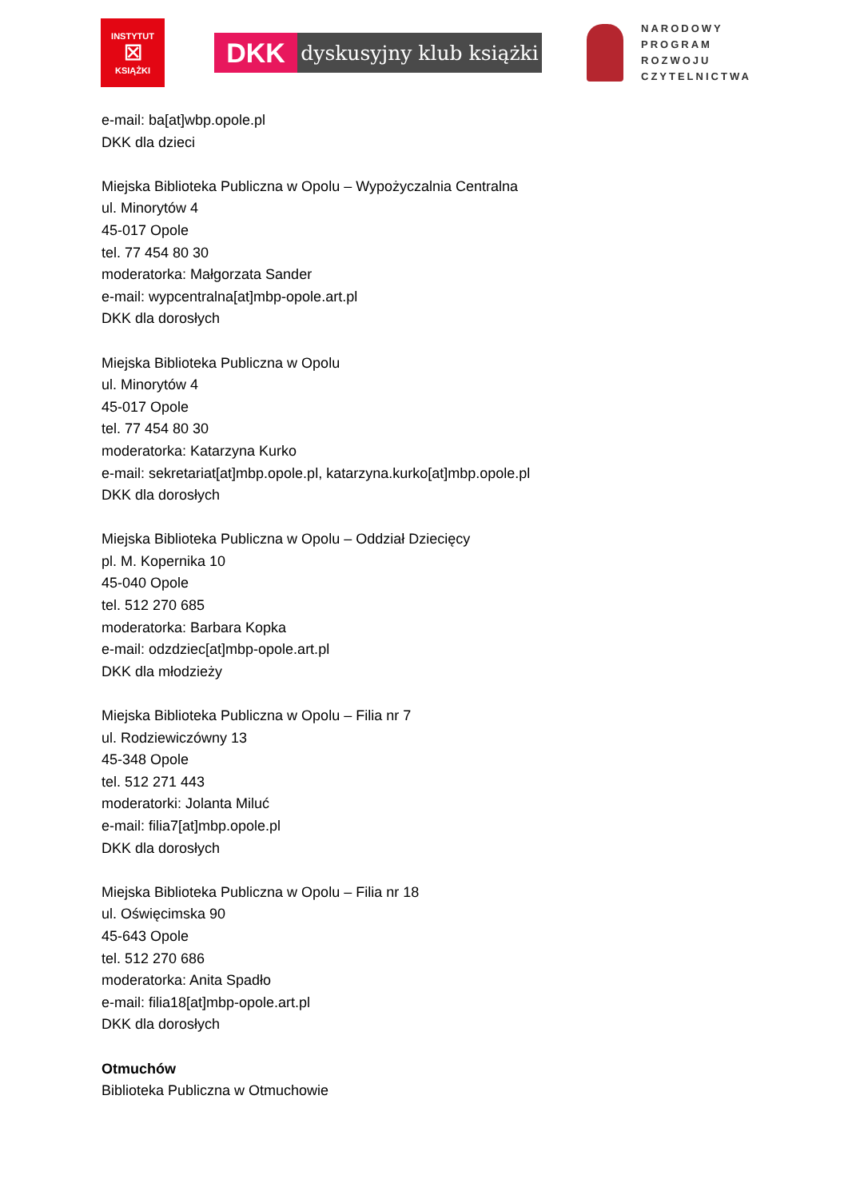INSTYTUT
☒
KSIĄŻKI
DKK
dyskusyjny klub książki
NARODOWY
PROGRAM
ROZWOJU
CZYTELNICTWA
e-mail: ba[at]wbp.opole.pl
DKK dla dzieci
Miejska Biblioteka Publiczna w Opolu – Wypożyczalnia Centralna
ul. Minorytów 4
45-017 Opole
tel. 77 454 80 30
moderatorka: Małgorzata Sander
e-mail: wypcentralna[at]mbp-opole.art.pl
DKK dla dorosłych
Miejska Biblioteka Publiczna w Opolu
ul. Minorytów 4
45-017 Opole
tel. 77 454 80 30
moderatorka: Katarzyna Kurko
e-mail: sekretariat[at]mbp.opole.pl, katarzyna.kurko[at]mbp.opole.pl
DKK dla dorosłych
Miejska Biblioteka Publiczna w Opolu – Oddział Dziecięcy
pl. M. Kopernika 10
45-040 Opole
tel. 512 270 685
moderatorka: Barbara Kopka
e-mail: odzdziec[at]mbp-opole.art.pl
DKK dla młodzieży
Miejska Biblioteka Publiczna w Opolu – Filia nr 7
ul. Rodziewiczówny 13
45-348 Opole
tel. 512 271 443
moderatorki: Jolanta Miluć
e-mail: filia7[at]mbp.opole.pl
DKK dla dorosłych
Miejska Biblioteka Publiczna w Opolu – Filia nr 18
ul. Oświęcimska 90
45-643 Opole
tel. 512 270 686
moderatorka: Anita Spadło
e-mail: filia18[at]mbp-opole.art.pl
DKK dla dorosłych
Otmuchów
Biblioteka Publiczna w Otmuchowie